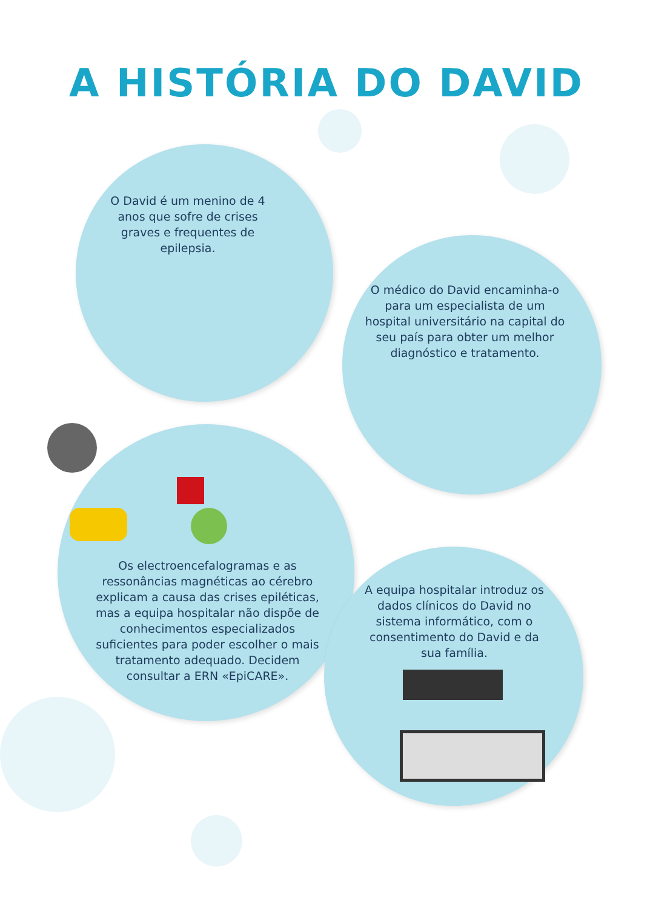A HISTÓRIA DO DAVID
O David é um menino de 4 anos que sofre de crises graves e frequentes de epilepsia.
O médico do David encaminha-o para um especialista de um hospital universitário na capital do seu país para obter um melhor diagnóstico e tratamento.
Os electroencefalogramas e as ressonâncias magnéticas ao cérebro explicam a causa das crises epiléticas, mas a equipa hospitalar não dispõe de conhecimentos especializados suficientes para poder escolher o mais tratamento adequado. Decidem consultar a ERN «EpiCARE».
A equipa hospitalar introduz os dados clínicos do David no sistema informático, com o consentimento do David e da sua família.